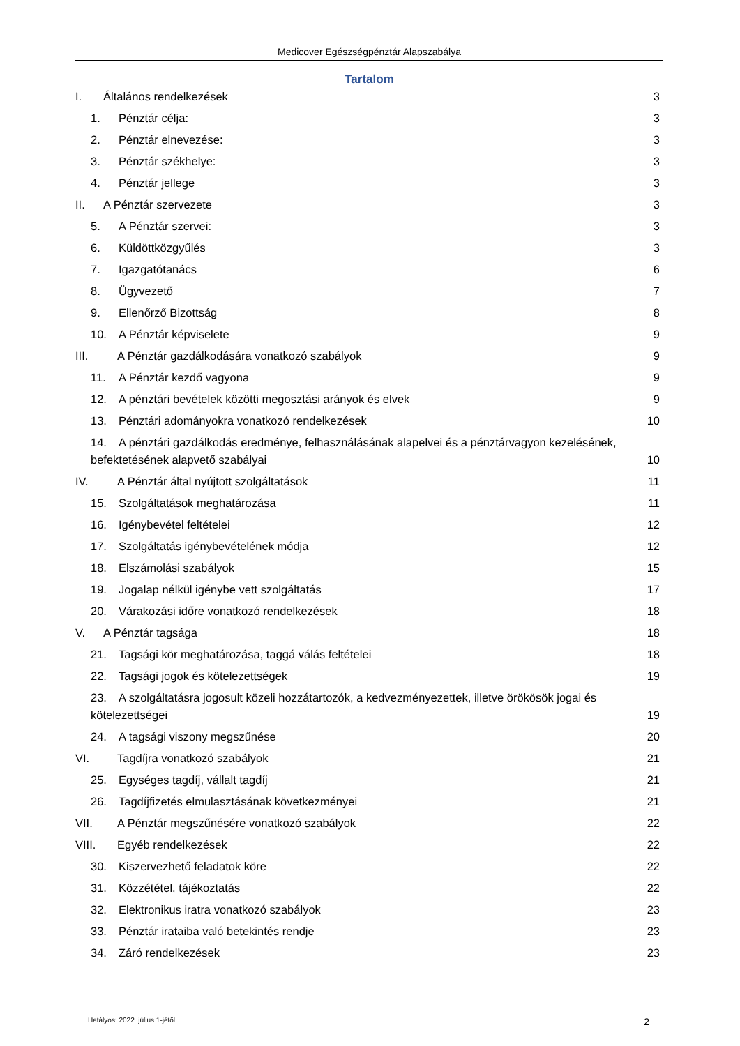Medicover Egészségpénztár Alapszabálya
Tartalom
I. Általános rendelkezések 3
1. Pénztár célja: 3
2. Pénztár elnevezése: 3
3. Pénztár székhelye: 3
4. Pénztár jellege 3
II. A Pénztár szervezete 3
5. A Pénztár szervei: 3
6. Küldöttközgyűlés 3
7. Igazgatótanács 6
8. Ügyvezető 7
9. Ellenőrző Bizottság 8
10. A Pénztár képviselete 9
III. A Pénztár gazdálkodására vonatkozó szabályok 9
11. A Pénztár kezdő vagyona 9
12. A pénztári bevételek közötti megosztási arányok és elvek 9
13. Pénztári adományokra vonatkozó rendelkezések 10
14. A pénztári gazdálkodás eredménye, felhasználásának alapelvei és a pénztárvagyon kezelésének,
befektetésének alapvető szabályai 10
IV. A Pénztár által nyújtott szolgáltatások 11
15. Szolgáltatások meghatározása 11
16. Igénybevétel feltételei 12
17. Szolgáltatás igénybevételének módja 12
18. Elszámolási szabályok 15
19. Jogalap nélkül igénybe vett szolgáltatás 17
20. Várakozási időre vonatkozó rendelkezések 18
V. A Pénztár tagsága 18
21. Tagsági kör meghatározása, taggá válás feltételei 18
22. Tagsági jogok és kötelezettségek 19
23. A szolgáltatásra jogosult közeli hozzátartozók, a kedvezményezettek, illetve örökösök jogai és
kötelezettségei 19
24. A tagsági viszony megszűnése 20
VI. Tagdíjra vonatkozó szabályok 21
25. Egységes tagdíj, vállalt tagdíj 21
26. Tagdíjfizetés elmulasztásának következményei 21
VII. A Pénztár megszűnésére vonatkozó szabályok 22
VIII. Egyéb rendelkezések 22
30. Kiszervezhető feladatok köre 22
31. Közzététel, tájékoztatás 22
32. Elektronikus iratra vonatkozó szabályok 23
33. Pénztár irataiba való betekintés rendje 23
34. Záró rendelkezések 23
Hatályos: 2022. július 1-jétől 2